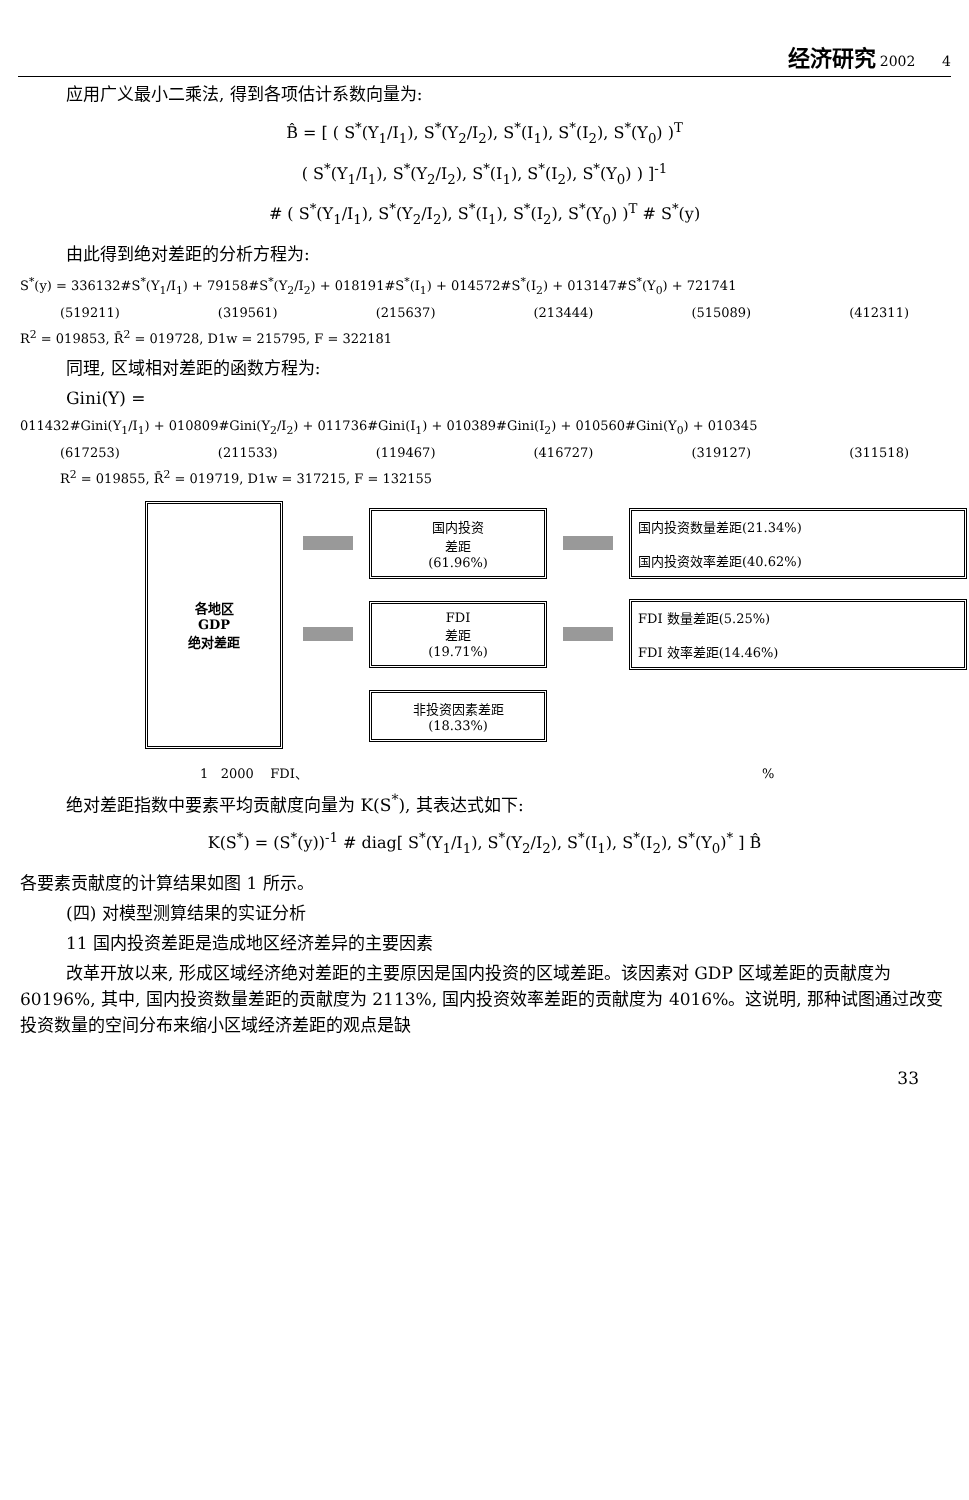经济研究 2002 4
应用广义最小二乘法, 得到各项估计系数向量为:
B̂ = [ ( S<sup>*</sup>(Y<sub>1</sub>/I<sub>1</sub>), S<sup>*</sup>(Y<sub>2</sub>/I<sub>2</sub>), S<sup>*</sup>(I<sub>1</sub>), S<sup>*</sup>(I<sub>2</sub>), S<sup>*</sup>(Y<sub>0</sub>) )<sup>T</sup>
( S<sup>*</sup>(Y<sub>1</sub>/I<sub>1</sub>), S<sup>*</sup>(Y<sub>2</sub>/I<sub>2</sub>), S<sup>*</sup>(I<sub>1</sub>), S<sup>*</sup>(I<sub>2</sub>), S<sup>*</sup>(Y<sub>0</sub>) ) ]<sup>-1</sup>
# ( S<sup>*</sup>(Y<sub>1</sub>/I<sub>1</sub>), S<sup>*</sup>(Y<sub>2</sub>/I<sub>2</sub>), S<sup>*</sup>(I<sub>1</sub>), S<sup>*</sup>(I<sub>2</sub>), S<sup>*</sup>(Y<sub>0</sub>) )<sup>T</sup> # S<sup>*</sup>(y)
由此得到绝对差距的分析方程为:
S<sup>*</sup>(y) = 336132#S<sup>*</sup>(Y<sub>1</sub>/I<sub>1</sub>) + 79158#S<sup>*</sup>(Y<sub>2</sub>/I<sub>2</sub>) + 018191#S<sup>*</sup>(I<sub>1</sub>) + 014572#S<sup>*</sup>(I<sub>2</sub>) + 013147#S<sup>*</sup>(Y<sub>0</sub>) + 721741
(519211) (319561) (215637) (213444) (515089) (412311)
R<sup>2</sup> = 019853, R̄<sup>2</sup> = 019728, D1w = 215795, F = 322181
同理, 区域相对差距的函数方程为:
Gini(Y) =
011432#Gini(Y<sub>1</sub>/I<sub>1</sub>) + 010809#Gini(Y<sub>2</sub>/I<sub>2</sub>) + 011736#Gini(I<sub>1</sub>) + 010389#Gini(I<sub>2</sub>) + 010560#Gini(Y<sub>0</sub>) + 010345
(617253) (211533) (119467) (416727) (319127) (311518)
R<sup>2</sup> = 019855, R̄<sup>2</sup> = 019719, D1w = 317215, F = 132155
各地区
GDP
绝对差距
国内投资
差距
(61.96%)
国内投资数量差距(21.34%)
国内投资效率差距(40.62%)
FDI
差距
(19.71%)
FDI 数量差距(5.25%)
FDI 效率差距(14.46%)
非投资因素差距
(18.33%)
1 2000 FDI、 %
绝对差距指数中要素平均贡献度向量为 K(S<sup>*</sup>), 其表达式如下:
K(S<sup>*</sup>) = (S<sup>*</sup>(y))<sup>-1</sup> # diag[ S<sup>*</sup>(Y<sub>1</sub>/I<sub>1</sub>), S<sup>*</sup>(Y<sub>2</sub>/I<sub>2</sub>), S<sup>*</sup>(I<sub>1</sub>), S<sup>*</sup>(I<sub>2</sub>), S<sup>*</sup>(Y<sub>0</sub>)<sup>*</sup> ] B̂
各要素贡献度的计算结果如图 1 所示。
(四) 对模型测算结果的实证分析
11 国内投资差距是造成地区经济差异的主要因素
改革开放以来, 形成区域经济绝对差距的主要原因是国内投资的区域差距。该因素对 GDP 区域差距的贡献度为 60196%, 其中, 国内投资数量差距的贡献度为 2113%, 国内投资效率差距的贡献度为 4016%。这说明, 那种试图通过改变投资数量的空间分布来缩小区域经济差距的观点是缺
33